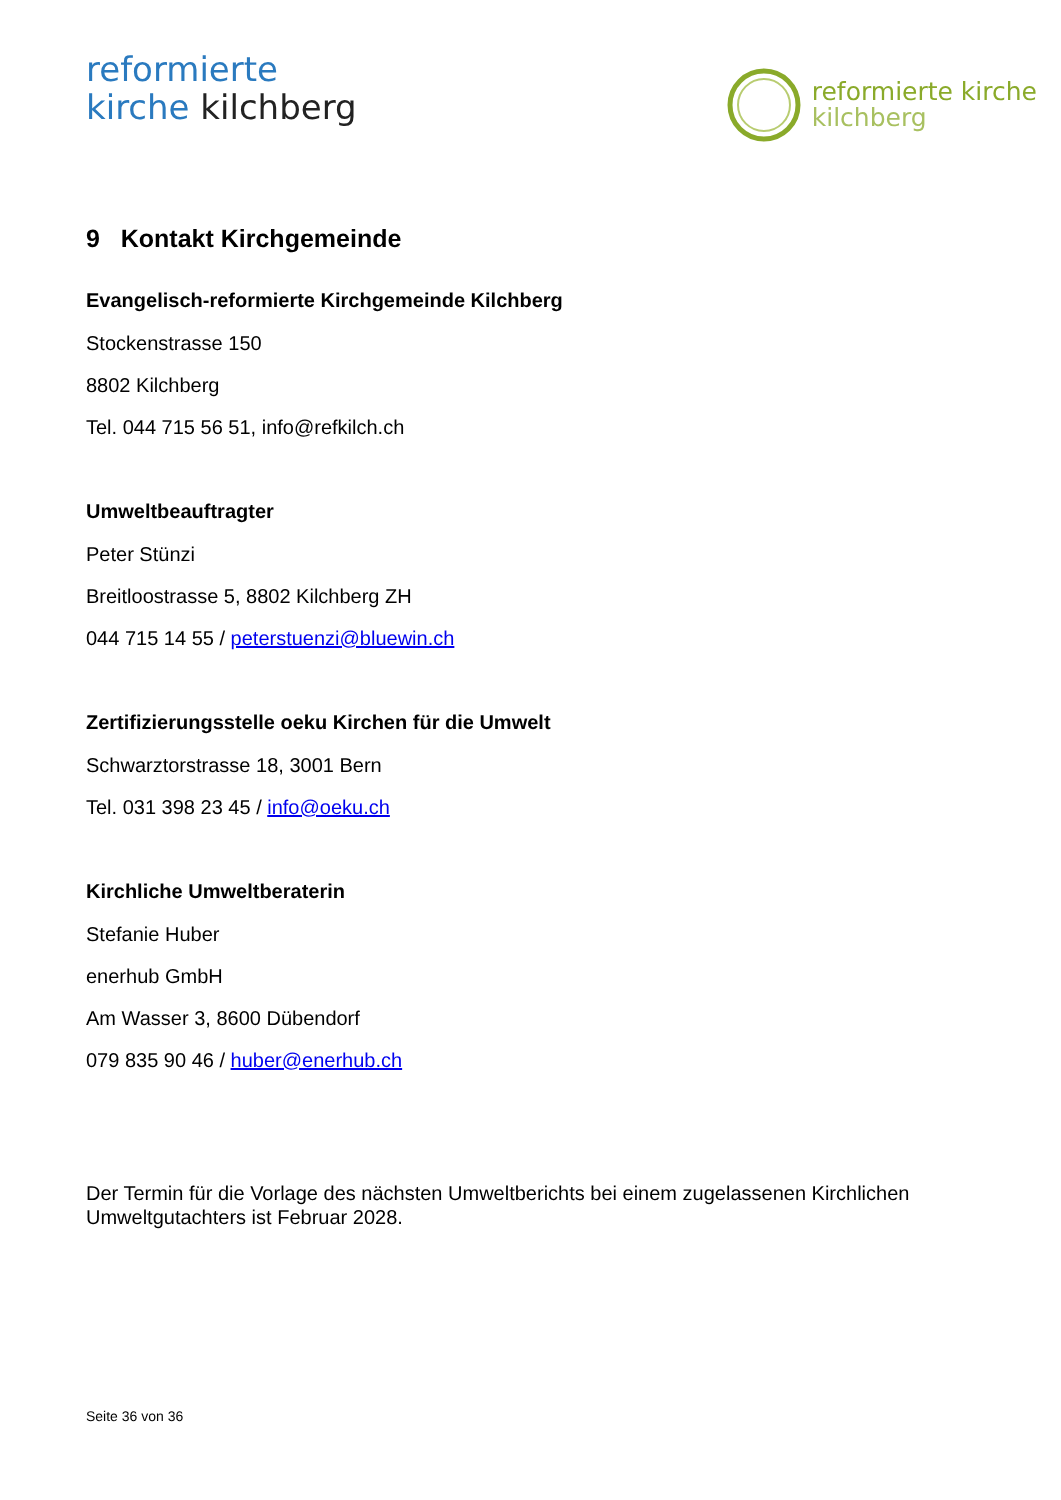reformierte
kirche kilchberg
reformierte kirche
kilchberg
9 Kontakt Kirchgemeinde
Evangelisch-reformierte Kirchgemeinde Kilchberg
Stockenstrasse 150
8802 Kilchberg
Tel. 044 715 56 51, info@refkilch.ch
Umweltbeauftragter
Peter Stünzi
Breitloostrasse 5, 8802 Kilchberg ZH
044 715 14 55 / peterstuenzi@bluewin.ch
Zertifizierungsstelle oeku Kirchen für die Umwelt
Schwarztorstrasse 18, 3001 Bern
Tel. 031 398 23 45 / info@oeku.ch
Kirchliche Umweltberaterin
Stefanie Huber
enerhub GmbH
Am Wasser 3, 8600 Dübendorf
079 835 90 46 / huber@enerhub.ch
Der Termin für die Vorlage des nächsten Umweltberichts bei einem zugelassenen Kirchlichen Umweltgutachters ist Februar 2028.
Seite 36 von 36